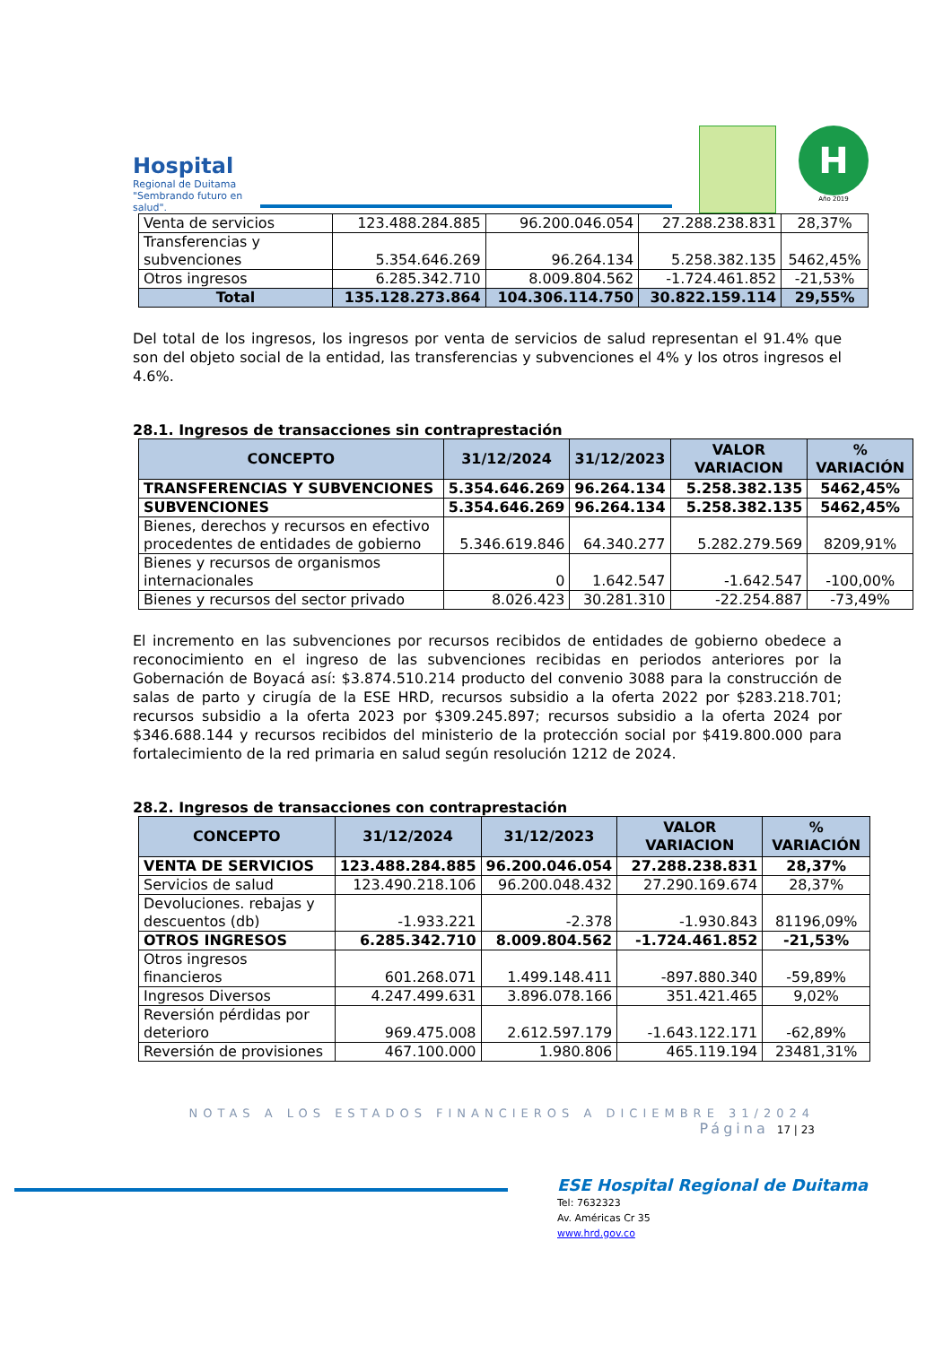Hospital
Regional de Duitama
"Sembrando futuro en salud".
H
Año 2019
| Venta de servicios | 123.488.284.885 | 96.200.046.054 | 27.288.238.831 | 28,37% |
| Transferencias y subvenciones | 5.354.646.269 | 96.264.134 | 5.258.382.135 | 5462,45% |
| Otros ingresos | 6.285.342.710 | 8.009.804.562 | -1.724.461.852 | -21,53% |
| Total | 135.128.273.864 | 104.306.114.750 | 30.822.159.114 | 29,55% |
Del total de los ingresos, los ingresos por venta de servicios de salud representan el 91.4% que son del objeto social de la entidad, las transferencias y subvenciones el 4% y los otros ingresos el 4.6%.
28.1. Ingresos de transacciones sin contraprestación
| CONCEPTO | 31/12/2024 | 31/12/2023 | VALOR VARIACION | % VARIACIÓN |
| --- | --- | --- | --- | --- |
| TRANSFERENCIAS Y SUBVENCIONES | 5.354.646.269 | 96.264.134 | 5.258.382.135 | 5462,45% |
| SUBVENCIONES | 5.354.646.269 | 96.264.134 | 5.258.382.135 | 5462,45% |
| Bienes, derechos y recursos en efectivo procedentes de entidades de gobierno | 5.346.619.846 | 64.340.277 | 5.282.279.569 | 8209,91% |
| Bienes y recursos de organismos internacionales | 0 | 1.642.547 | -1.642.547 | -100,00% |
| Bienes y recursos del sector privado | 8.026.423 | 30.281.310 | -22.254.887 | -73,49% |
El incremento en las subvenciones por recursos recibidos de entidades de gobierno obedece a reconocimiento en el ingreso de las subvenciones recibidas en periodos anteriores por la Gobernación de Boyacá así: $3.874.510.214 producto del convenio 3088 para la construcción de salas de parto y cirugía de la ESE HRD, recursos subsidio a la oferta 2022 por $283.218.701; recursos subsidio a la oferta 2023 por $309.245.897; recursos subsidio a la oferta 2024 por $346.688.144 y recursos recibidos del ministerio de la protección social por $419.800.000 para fortalecimiento de la red primaria en salud según resolución 1212 de 2024.
28.2. Ingresos de transacciones con contraprestación
| CONCEPTO | 31/12/2024 | 31/12/2023 | VALOR VARIACION | % VARIACIÓN |
| --- | --- | --- | --- | --- |
| VENTA DE SERVICIOS | 123.488.284.885 | 96.200.046.054 | 27.288.238.831 | 28,37% |
| Servicios de salud | 123.490.218.106 | 96.200.048.432 | 27.290.169.674 | 28,37% |
| Devoluciones. rebajas y descuentos (db) | -1.933.221 | -2.378 | -1.930.843 | 81196,09% |
| OTROS INGRESOS | 6.285.342.710 | 8.009.804.562 | -1.724.461.852 | -21,53% |
| Otros ingresos financieros | 601.268.071 | 1.499.148.411 | -897.880.340 | -59,89% |
| Ingresos Diversos | 4.247.499.631 | 3.896.078.166 | 351.421.465 | 9,02% |
| Reversión pérdidas por deterioro | 969.475.008 | 2.612.597.179 | -1.643.122.171 | -62,89% |
| Reversión de provisiones | 467.100.000 | 1.980.806 | 465.119.194 | 23481,31% |
NOTAS A LOS ESTADOS FINANCIEROS A DICIEMBRE 31/2024
Página 17 | 23
ESE Hospital Regional de Duitama
Tel: 7632323
Av. Américas Cr 35
www.hrd.gov.co